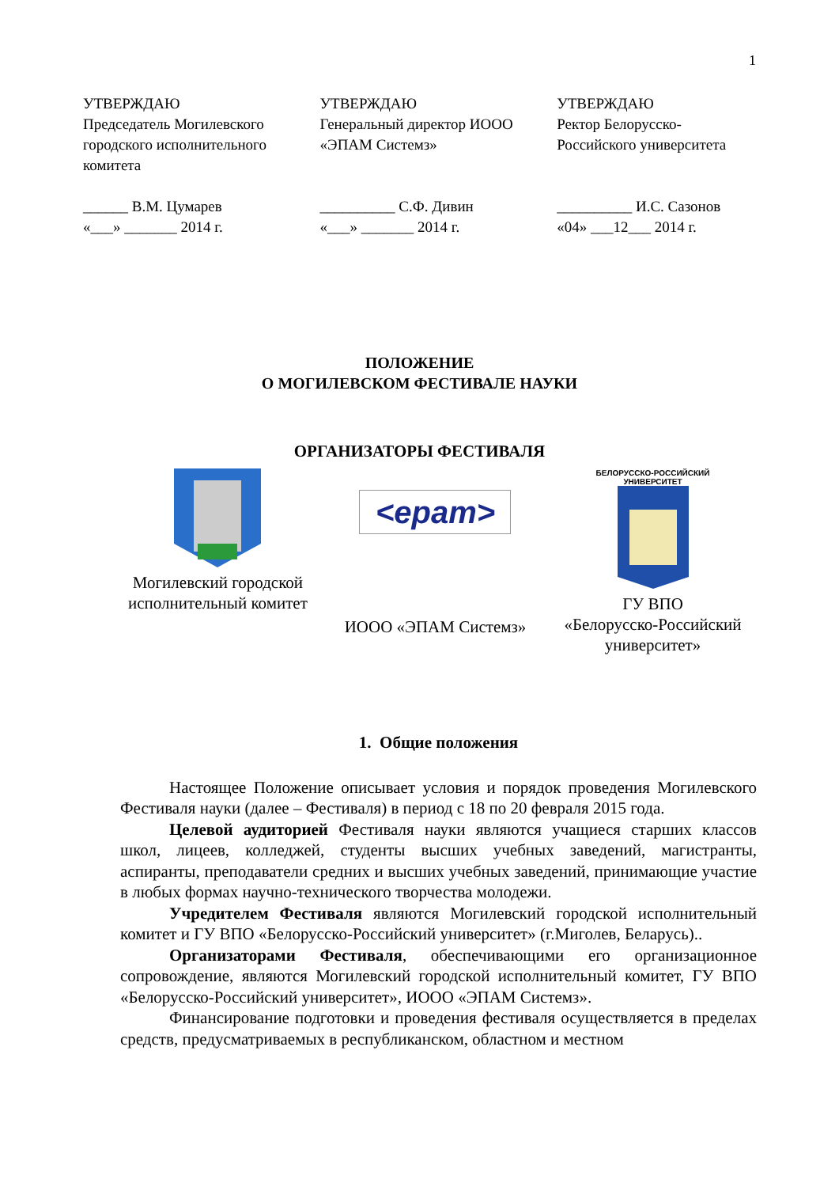1
УТВЕРЖДАЮ
Председатель Могилевского городского исполнительного комитета
______ В.М. Цумарев
«___» _______ 2014 г.
УТВЕРЖДАЮ
Генеральный директор ИООО «ЭПАМ Системз»
__________ С.Ф. Дивин
«___» _______ 2014 г.
УТВЕРЖДАЮ
Ректор Белорусско-Российского университета
__________ И.С. Сазонов
«04» ___12___ 2014 г.
ПОЛОЖЕНИЕ
О МОГИЛЕВСКОМ ФЕСТИВАЛЕ НАУКИ
ОРГАНИЗАТОРЫ ФЕСТИВАЛЯ
Могилевский городской
исполнительный комитет
<epam>
ИООО «ЭПАМ Системз»
БЕЛОРУССКО-РОССИЙСКИЙ
УНИВЕРСИТЕТ
ГУ ВПО
«Белорусско-Российский
университет»
1. Общие положения
Настоящее Положение описывает условия и порядок проведения Могилевского Фестиваля науки (далее – Фестиваля) в период с 18 по 20 февраля 2015 года.
Целевой аудиторией Фестиваля науки являются учащиеся старших классов школ, лицеев, колледжей, студенты высших учебных заведений, магистранты, аспиранты, преподаватели средних и высших учебных заведений, принимающие участие в любых формах научно-технического творчества молодежи.
Учредителем Фестиваля являются Могилевский городской исполнительный комитет и ГУ ВПО «Белорусско-Российский университет» (г.Миголев, Беларусь)..
Организаторами Фестиваля, обеспечивающими его организационное сопровождение, являются Могилевский городской исполнительный комитет, ГУ ВПО «Белорусско-Российский университет», ИООО «ЭПАМ Системз».
Финансирование подготовки и проведения фестиваля осуществляется в пределах средств, предусматриваемых в республиканском, областном и местном